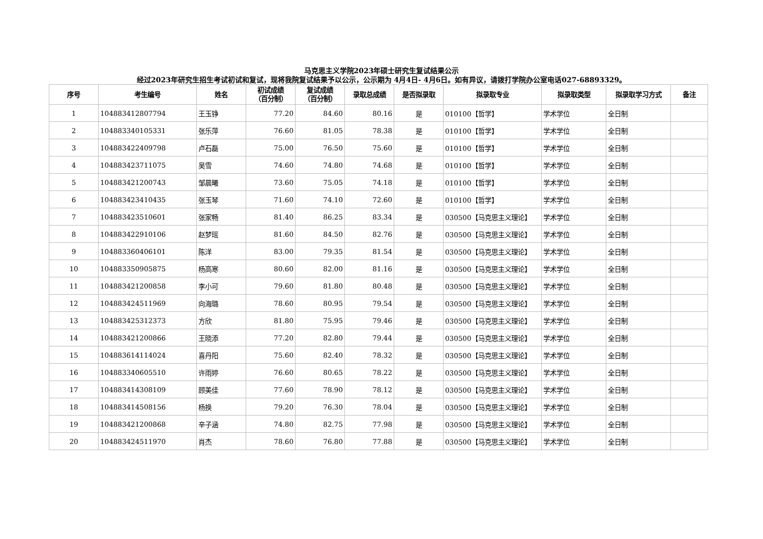马克思主义学院2023年硕士研究生复试结果公示
经过2023年研究生招生考试初试和复试，现将我院复试结果予以公示，公示期为 4月4日- 4月6日。如有异议，请拨打学院办公室电话027-68893329。
| 序号 | 考生编号 | 姓名 | 初试成绩 （百分制） | 复试成绩 （百分制） | 录取总成绩 | 是否拟录取 | 拟录取专业 | 拟录取类型 | 拟录取学习方式 | 备注 |
| --- | --- | --- | --- | --- | --- | --- | --- | --- | --- | --- |
| 1 | 104883412807794 | 王玉铮 | 77.20 | 84.60 | 80.16 | 是 | 010100【哲学】 | 学术学位 | 全日制 | |
| 2 | 104883340105331 | 张乐萍 | 76.60 | 81.05 | 78.38 | 是 | 010100【哲学】 | 学术学位 | 全日制 | |
| 3 | 104883422409798 | 卢石磊 | 75.00 | 76.50 | 75.60 | 是 | 010100【哲学】 | 学术学位 | 全日制 | |
| 4 | 104883423711075 | 吴雪 | 74.60 | 74.80 | 74.68 | 是 | 010100【哲学】 | 学术学位 | 全日制 | |
| 5 | 104883421200743 | 邹晨曦 | 73.60 | 75.05 | 74.18 | 是 | 010100【哲学】 | 学术学位 | 全日制 | |
| 6 | 104883423410435 | 张玉琴 | 71.60 | 74.10 | 72.60 | 是 | 010100【哲学】 | 学术学位 | 全日制 | |
| 7 | 104883423510601 | 张家畅 | 81.40 | 86.25 | 83.34 | 是 | 030500【马克思主义理论】 | 学术学位 | 全日制 | |
| 8 | 104883422910106 | 赵梦瑶 | 81.60 | 84.50 | 82.76 | 是 | 030500【马克思主义理论】 | 学术学位 | 全日制 | |
| 9 | 104883360406101 | 陈洋 | 83.00 | 79.35 | 81.54 | 是 | 030500【马克思主义理论】 | 学术学位 | 全日制 | |
| 10 | 104883350905875 | 杨高寒 | 80.60 | 82.00 | 81.16 | 是 | 030500【马克思主义理论】 | 学术学位 | 全日制 | |
| 11 | 104883421200858 | 李小可 | 79.60 | 81.80 | 80.48 | 是 | 030500【马克思主义理论】 | 学术学位 | 全日制 | |
| 12 | 104883424511969 | 向海璐 | 78.60 | 80.95 | 79.54 | 是 | 030500【马克思主义理论】 | 学术学位 | 全日制 | |
| 13 | 104883425312373 | 方欣 | 81.80 | 75.95 | 79.46 | 是 | 030500【马克思主义理论】 | 学术学位 | 全日制 | |
| 14 | 104883421200866 | 王晓添 | 77.20 | 82.80 | 79.44 | 是 | 030500【马克思主义理论】 | 学术学位 | 全日制 | |
| 15 | 104883614114024 | 喜丹阳 | 75.60 | 82.40 | 78.32 | 是 | 030500【马克思主义理论】 | 学术学位 | 全日制 | |
| 16 | 104883340605510 | 许雨婷 | 76.60 | 80.65 | 78.22 | 是 | 030500【马克思主义理论】 | 学术学位 | 全日制 | |
| 17 | 104883414308109 | 顾美佳 | 77.60 | 78.90 | 78.12 | 是 | 030500【马克思主义理论】 | 学术学位 | 全日制 | |
| 18 | 104883414508156 | 杨换 | 79.20 | 76.30 | 78.04 | 是 | 030500【马克思主义理论】 | 学术学位 | 全日制 | |
| 19 | 104883421200868 | 辛子涵 | 74.80 | 82.75 | 77.98 | 是 | 030500【马克思主义理论】 | 学术学位 | 全日制 | |
| 20 | 104883424511970 | 肖杰 | 78.60 | 76.80 | 77.88 | 是 | 030500【马克思主义理论】 | 学术学位 | 全日制 | |